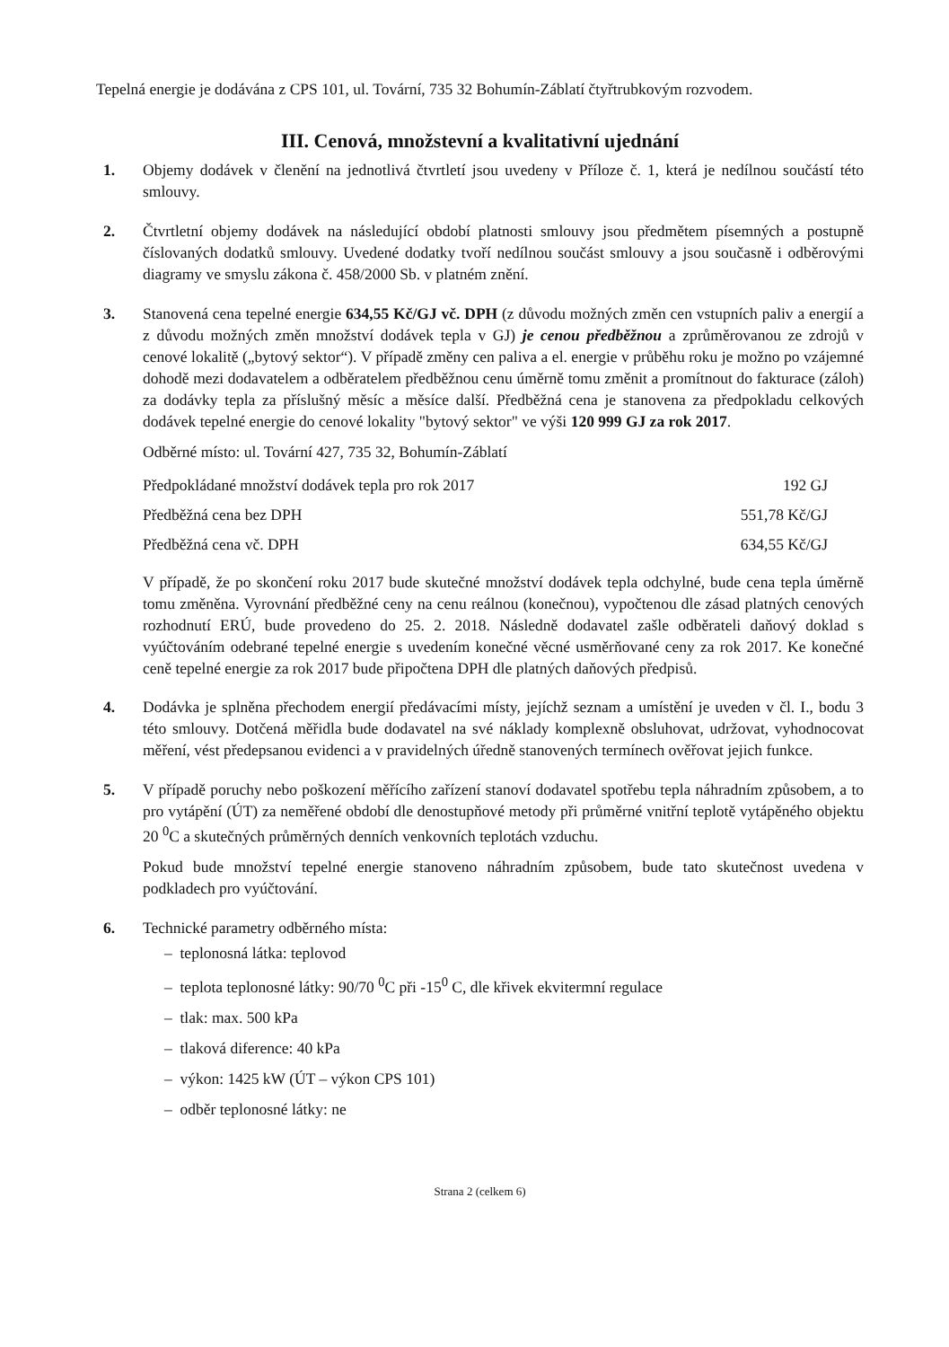Tepelná energie je dodávána z CPS 101, ul. Tovární, 735 32 Bohumín-Záblatí čtyřtrubkovým rozvodem.
III. Cenová, množstevní a kvalitativní ujednání
1. Objemy dodávek v členění na jednotlivá čtvrtletí jsou uvedeny v Příloze č. 1, která je nedílnou součástí této smlouvy.
2. Čtvrtletní objemy dodávek na následující období platnosti smlouvy jsou předmětem písemných a postupně číslovaných dodatků smlouvy. Uvedené dodatky tvoří nedílnou součást smlouvy a jsou současně i odběrovými diagramy ve smyslu zákona č. 458/2000 Sb. v platném znění.
3. Stanovená cena tepelné energie 634,55 Kč/GJ vč. DPH (z důvodu možných změn cen vstupních paliv a energií a z důvodu možných změn množství dodávek tepla v GJ) je cenou předběžnou a zprůměrovanou ze zdrojů v cenové lokalitě („bytový sektor“). V případě změny cen paliva a el. energie v průběhu roku je možno po vzájemné dohodě mezi dodavatelem a odběratelem předběžnou cenu úměrně tomu změnit a promítnout do fakturace (záloh) za dodávky tepla za příslušný měsíc a měsíce další. Předběžná cena je stanovena za předpokladu celkových dodávek tepelné energie do cenové lokality "bytový sektor" ve výši 120 999 GJ za rok 2017.
Odběrné místo: ul. Tovární 427, 735 32, Bohumín-Záblatí
| Předpokládané množství dodávek tepla pro rok 2017 | 192 GJ |
| Předběžná cena bez DPH | 551,78 Kč/GJ |
| Předběžná cena vč. DPH | 634,55 Kč/GJ |
V případě, že po skončení roku 2017 bude skutečné množství dodávek tepla odchylné, bude cena tepla úměrně tomu změněna. Vyrovnání předběžné ceny na cenu reálnou (konečnou), vypočtenou dle zásad platných cenových rozhodnutí ERÚ, bude provedeno do 25. 2. 2018. Následně dodavatel zašle odběrateli daňový doklad s vyúčtováním odebrané tepelné energie s uvedením konečné věcné usměrňované ceny za rok 2017. Ke konečné ceně tepelné energie za rok 2017 bude připočtena DPH dle platných daňových předpisů.
4. Dodávka je splněna přechodem energií předávacími místy, jejíchž seznam a umístění je uveden v čl. I., bodu 3 této smlouvy. Dotčená měřidla bude dodavatel na své náklady komplexně obsluhovat, udržovat, vyhodnocovat měření, vést předepsanou evidenci a v pravidelných úředně stanovených termínech ověřovat jejich funkce.
5. V případě poruchy nebo poškození měřícího zařízení stanoví dodavatel spotřebu tepla náhradním způsobem, a to pro vytápění (ÚT) za neměřené období dle denostupňové metody při průměrné vnitřní teplotě vytápěného objektu 20 <sup>0</sup>C a skutečných průměrných denních venkovních teplotách vzduchu.
Pokud bude množství tepelné energie stanoveno náhradním způsobem, bude tato skutečnost uvedena v podkladech pro vyúčtování.
6. Technické parametry odběrného místa:
– teplonosná látka: teplovod
– teplota teplonosné látky: 90/70 <sup>0</sup>C při -15<sup>0</sup> C, dle křivek ekvitermní regulace
– tlak: max. 500 kPa
– tlaková diference: 40 kPa
– výkon: 1425 kW (ÚT – výkon CPS 101)
– odběr teplonosné látky: ne
Strana 2 (celkem 6)